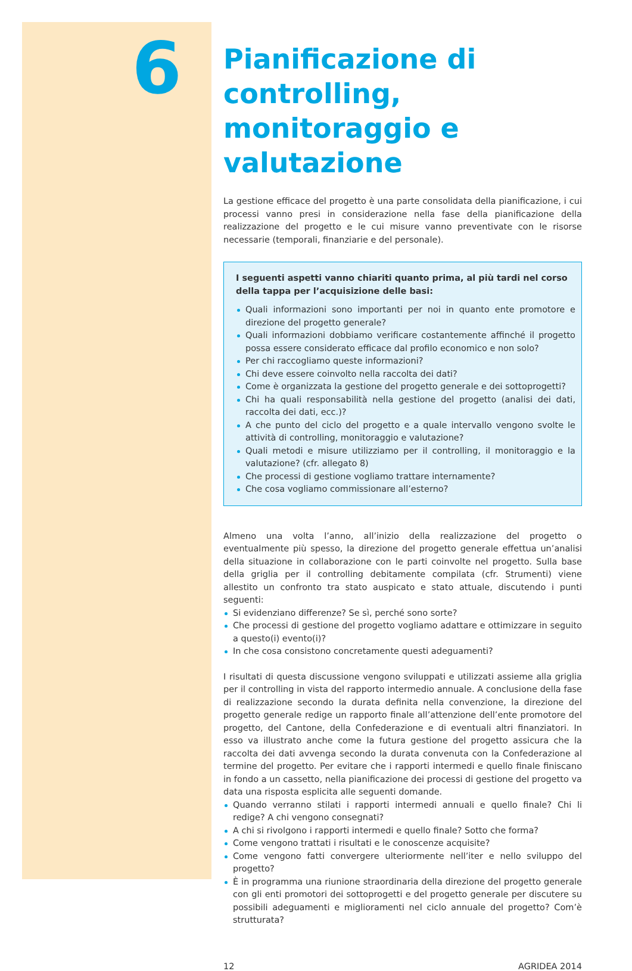6
Pianificazione di controlling, monitoraggio e valutazione
La gestione efficace del progetto è una parte consolidata della pianificazione, i cui processi vanno presi in considerazione nella fase della pianificazione della realizzazione del progetto e le cui misure vanno preventivate con le risorse necessarie (temporali, finanziarie e del personale).
I seguenti aspetti vanno chiariti quanto prima, al più tardi nel corso della tappa per l’acquisizione delle basi:
Quali informazioni sono importanti per noi in quanto ente promotore e direzione del progetto generale?
Quali informazioni dobbiamo verificare costantemente affinché il progetto possa essere considerato efficace dal profilo economico e non solo?
Per chi raccogliamo queste informazioni?
Chi deve essere coinvolto nella raccolta dei dati?
Come è organizzata la gestione del progetto generale e dei sottoprogetti?
Chi ha quali responsabilità nella gestione del progetto (analisi dei dati, raccolta dei dati, ecc.)?
A che punto del ciclo del progetto e a quale intervallo vengono svolte le attività di controlling, monitoraggio e valutazione?
Quali metodi e misure utilizziamo per il controlling, il monitoraggio e la valutazione? (cfr. allegato 8)
Che processi di gestione vogliamo trattare internamente?
Che cosa vogliamo commissionare all’esterno?
Almeno una volta l’anno, all’inizio della realizzazione del progetto o eventualmente più spesso, la direzione del progetto generale effettua un’analisi della situazione in collaborazione con le parti coinvolte nel progetto. Sulla base della griglia per il controlling debitamente compilata (cfr. Strumenti) viene allestito un confronto tra stato auspicato e stato attuale, discutendo i punti seguenti:
Si evidenziano differenze? Se sì, perché sono sorte?
Che processi di gestione del progetto vogliamo adattare e ottimizzare in seguito a questo(i) evento(i)?
In che cosa consistono concretamente questi adeguamenti?
I risultati di questa discussione vengono sviluppati e utilizzati assieme alla griglia per il controlling in vista del rapporto intermedio annuale. A conclusione della fase di realizzazione secondo la durata definita nella convenzione, la direzione del progetto generale redige un rapporto finale all’attenzione dell’ente promotore del progetto, del Cantone, della Confederazione e di eventuali altri finanziatori. In esso va illustrato anche come la futura gestione del progetto assicura che la raccolta dei dati avvenga secondo la durata convenuta con la Confederazione al termine del progetto. Per evitare che i rapporti intermedi e quello finale finiscano in fondo a un cassetto, nella pianificazione dei processi di gestione del progetto va data una risposta esplicita alle seguenti domande.
Quando verranno stilati i rapporti intermedi annuali e quello finale? Chi li redige? A chi vengono consegnati?
A chi si rivolgono i rapporti intermedi e quello finale? Sotto che forma?
Come vengono trattati i risultati e le conoscenze acquisite?
Come vengono fatti convergere ulteriormente nell’iter e nello sviluppo del progetto?
È in programma una riunione straordinaria della direzione del progetto generale con gli enti promotori dei sottoprogetti e del progetto generale per discutere su possibili adeguamenti e miglioramenti nel ciclo annuale del progetto? Com’è strutturata?
12 AGRIDEA 2014